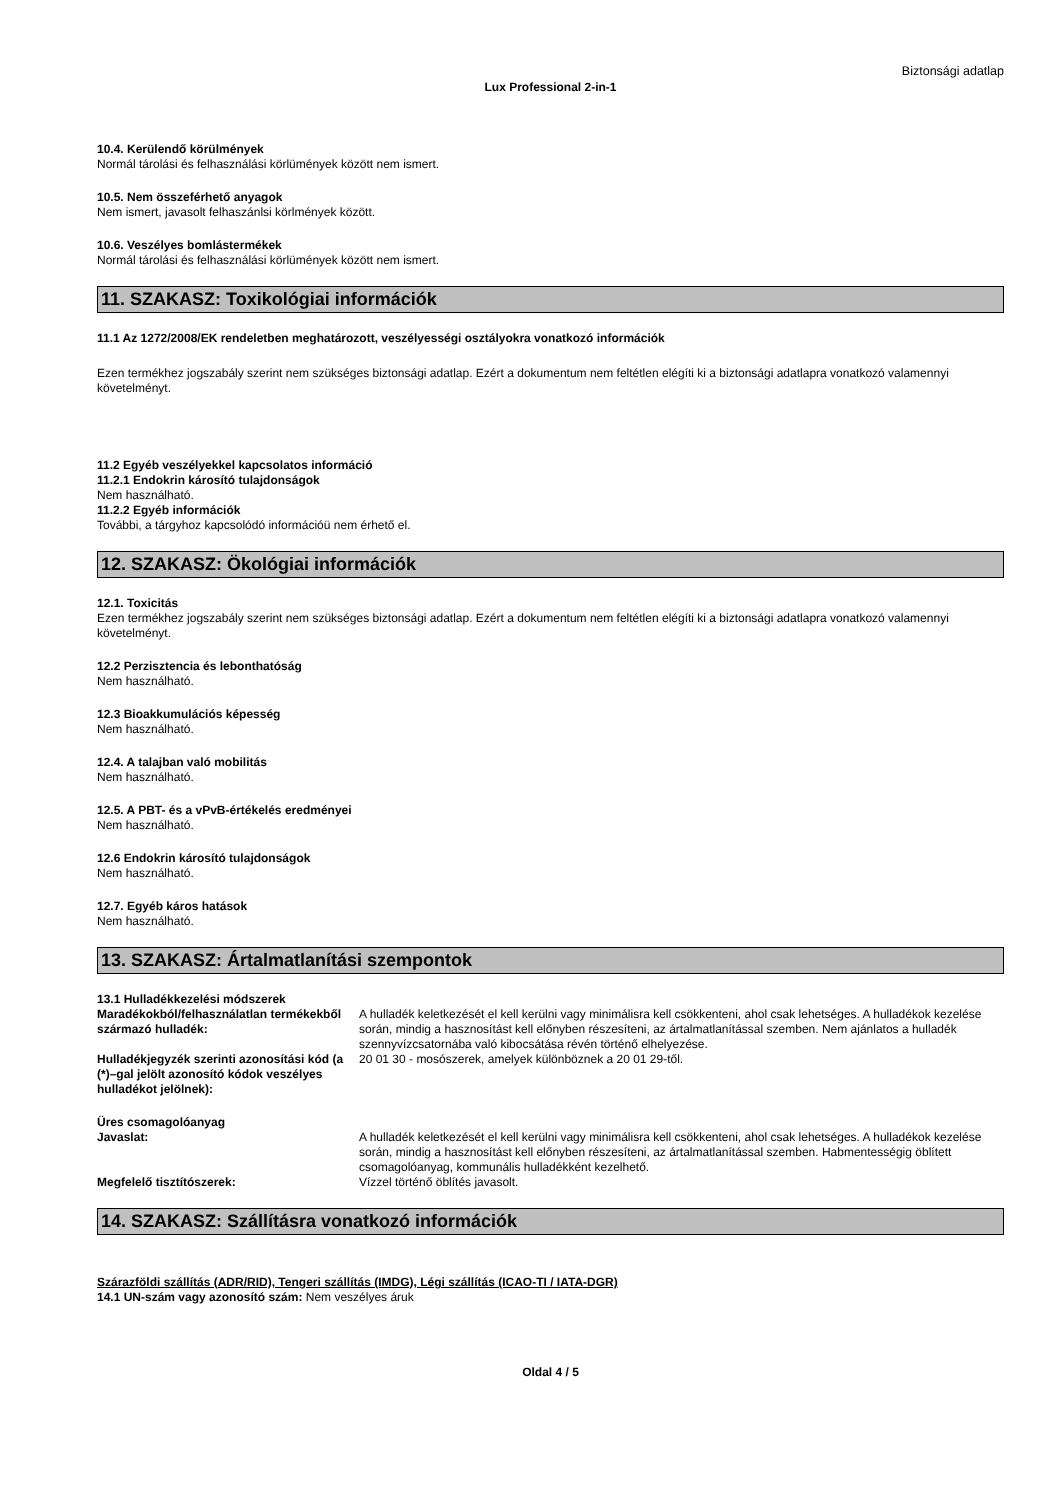Biztonsági adatlap
Lux Professional 2-in-1
10.4. Kerülendő körülmények
Normál tárolási és felhasználási körlümények között nem ismert.
10.5. Nem összeférhető anyagok
Nem ismert, javasolt felhaszánlsi körlmények között.
10.6. Veszélyes bomlástermékek
Normál tárolási és felhasználási körlümények között nem ismert.
11. SZAKASZ: Toxikológiai információk
11.1 Az 1272/2008/EK rendeletben meghatározott, veszélyességi osztályokra vonatkozó információk
Ezen termékhez jogszabály szerint nem szükséges biztonsági adatlap. Ezért a dokumentum nem feltétlen elégíti ki a biztonsági adatlapra vonatkozó valamennyi követelményt.
11.2 Egyéb veszélyekkel kapcsolatos információ
11.2.1 Endokrin károsító tulajdonságok
Nem használható.
11.2.2 Egyéb információk
További, a tárgyhoz kapcsolódó információü nem érhető el.
12. SZAKASZ: Ökológiai információk
12.1. Toxicitás
Ezen termékhez jogszabály szerint nem szükséges biztonsági adatlap. Ezért a dokumentum nem feltétlen elégíti ki a biztonsági adatlapra vonatkozó valamennyi követelményt.
12.2 Perzisztencia és lebonthatóság
Nem használható.
12.3 Bioakkumulációs képesség
Nem használható.
12.4. A talajban való mobilitás
Nem használható.
12.5. A PBT- és a vPvB-értékelés eredményei
Nem használható.
12.6 Endokrin károsító tulajdonságok
Nem használható.
12.7. Egyéb káros hatások
Nem használható.
13. SZAKASZ: Ártalmatlanítási szempontok
13.1 Hulladékkezelési módszerek
Maradékokból/felhasználatlan termékekből származó hulladék:
A hulladék keletkezését el kell kerülni vagy minimálisra kell csökkenteni, ahol csak lehetséges. A hulladékok kezelése során, mindig a hasznosítást kell előnyben részesíteni, az ártalmatlanítással szemben. Nem ajánlatos a hulladék szennyvízcsatornába való kibocsátása révén történő elhelyezése.
Hulladékjegyzék szerinti azonosítási kód (a (*)–gal jelölt azonosító kódok veszélyes hulladékot jelölnek):
20 01 30 - mosószerek, amelyek különböznek a 20 01 29-től.
Üres csomagolóanyag
Javaslat: A hulladék keletkezését el kell kerülni vagy minimálisra kell csökkenteni, ahol csak lehetséges. A hulladékok kezelése során, mindig a hasznosítást kell előnyben részesíteni, az ártalmatlanítással szemben. Habmentességig öblített csomagolóanyag, kommunális hulladékként kezelhető.
Megfelelő tisztítószerek: Vízzel történő öblítés javasolt.
14. SZAKASZ: Szállításra vonatkozó információk
Szárazföldi szállítás (ADR/RID), Tengeri szállítás (IMDG), Légi szállítás (ICAO-TI / IATA-DGR)
14.1 UN-szám vagy azonosító szám: Nem veszélyes áruk
Oldal 4 / 5